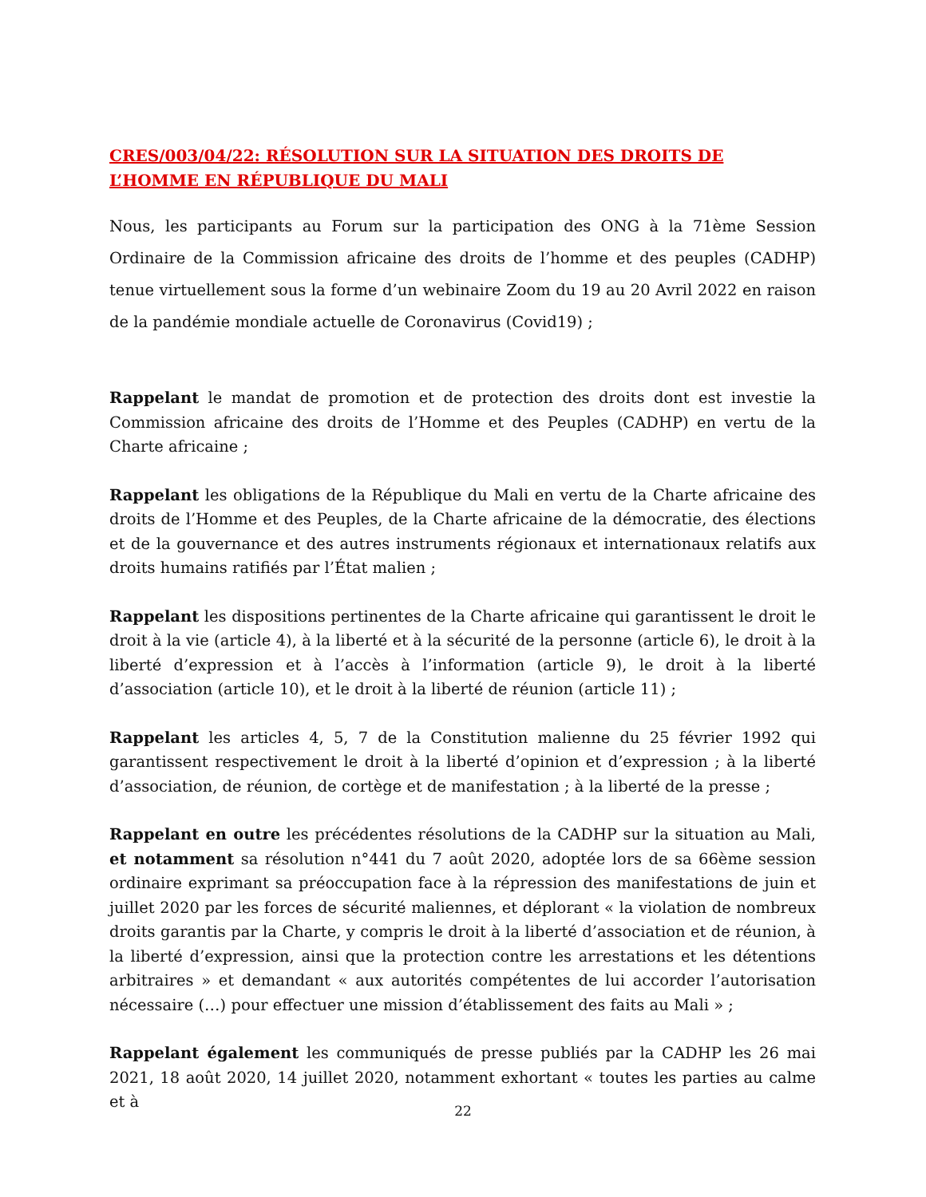CRES/003/04/22: RÉSOLUTION SUR LA SITUATION DES DROITS DE L’HOMME EN RÉPUBLIQUE DU MALI
Nous, les participants au Forum sur la participation des ONG à la 71ème Session Ordinaire de la Commission africaine des droits de l’homme et des peuples (CADHP) tenue virtuellement sous la forme d’un webinaire Zoom du 19 au 20 Avril 2022 en raison de la pandémie mondiale actuelle de Coronavirus (Covid19) ;
Rappelant le mandat de promotion et de protection des droits dont est investie la Commission africaine des droits de l’Homme et des Peuples (CADHP) en vertu de la Charte africaine ;
Rappelant les obligations de la République du Mali en vertu de la Charte africaine des droits de l’Homme et des Peuples, de la Charte africaine de la démocratie, des élections et de la gouvernance et des autres instruments régionaux et internationaux relatifs aux droits humains ratifiés par l’État malien ;
Rappelant les dispositions pertinentes de la Charte africaine qui garantissent le droit le droit à la vie (article 4), à la liberté et à la sécurité de la personne (article 6), le droit à la liberté d’expression et à l’accès à l’information (article 9), le droit à la liberté d’association (article 10), et le droit à la liberté de réunion (article 11) ;
Rappelant les articles 4, 5, 7 de la Constitution malienne du 25 février 1992 qui garantissent respectivement le droit à la liberté d’opinion et d’expression ; à la liberté d’association, de réunion, de cortège et de manifestation ; à la liberté de la presse ;
Rappelant en outre les précédentes résolutions de la CADHP sur la situation au Mali, et notamment sa résolution n°441 du 7 août 2020, adoptée lors de sa 66ème session ordinaire exprimant sa préoccupation face à la répression des manifestations de juin et juillet 2020 par les forces de sécurité maliennes, et déplorant « la violation de nombreux droits garantis par la Charte, y compris le droit à la liberté d’association et de réunion, à la liberté d’expression, ainsi que la protection contre les arrestations et les détentions arbitraires » et demandant « aux autorités compétentes de lui accorder l’autorisation nécessaire (…) pour effectuer une mission d’établissement des faits au Mali » ;
Rappelant également les communiqués de presse publiés par la CADHP les 26 mai 2021, 18 août 2020, 14 juillet 2020, notamment exhortant « toutes les parties au calme et à
22